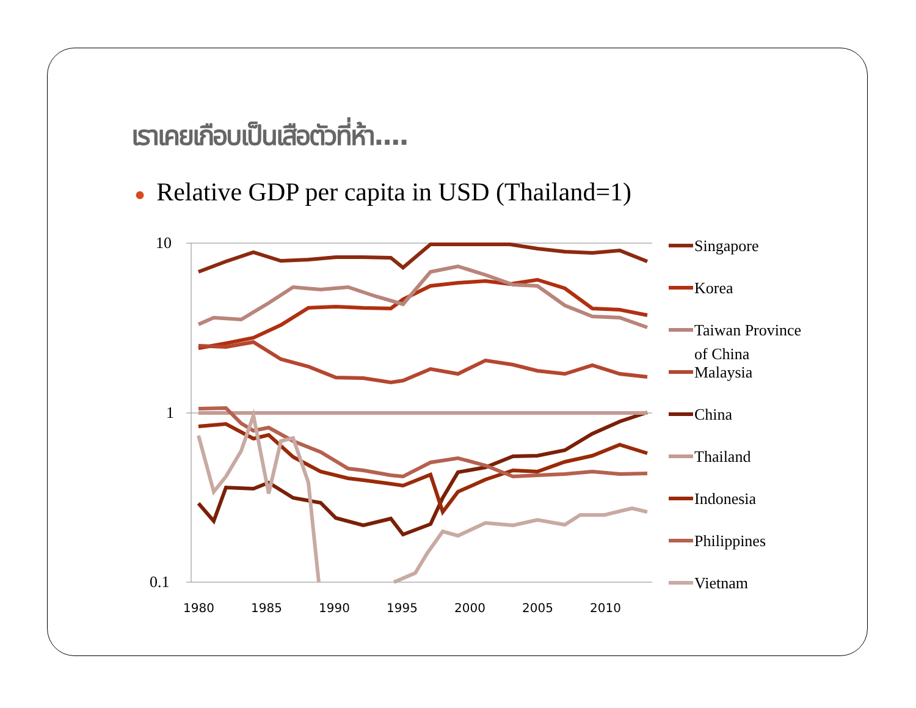เราเคยเกือบเป็นเสือตัวที่ห้า....
● Relative GDP per capita in USD (Thailand=1)
10
1
0.1
1980
1985
1990
1995
2000
2005
2010
Singapore
Korea
Taiwan Province
of China
Malaysia
China
Thailand
Indonesia
Philippines
Vietnam